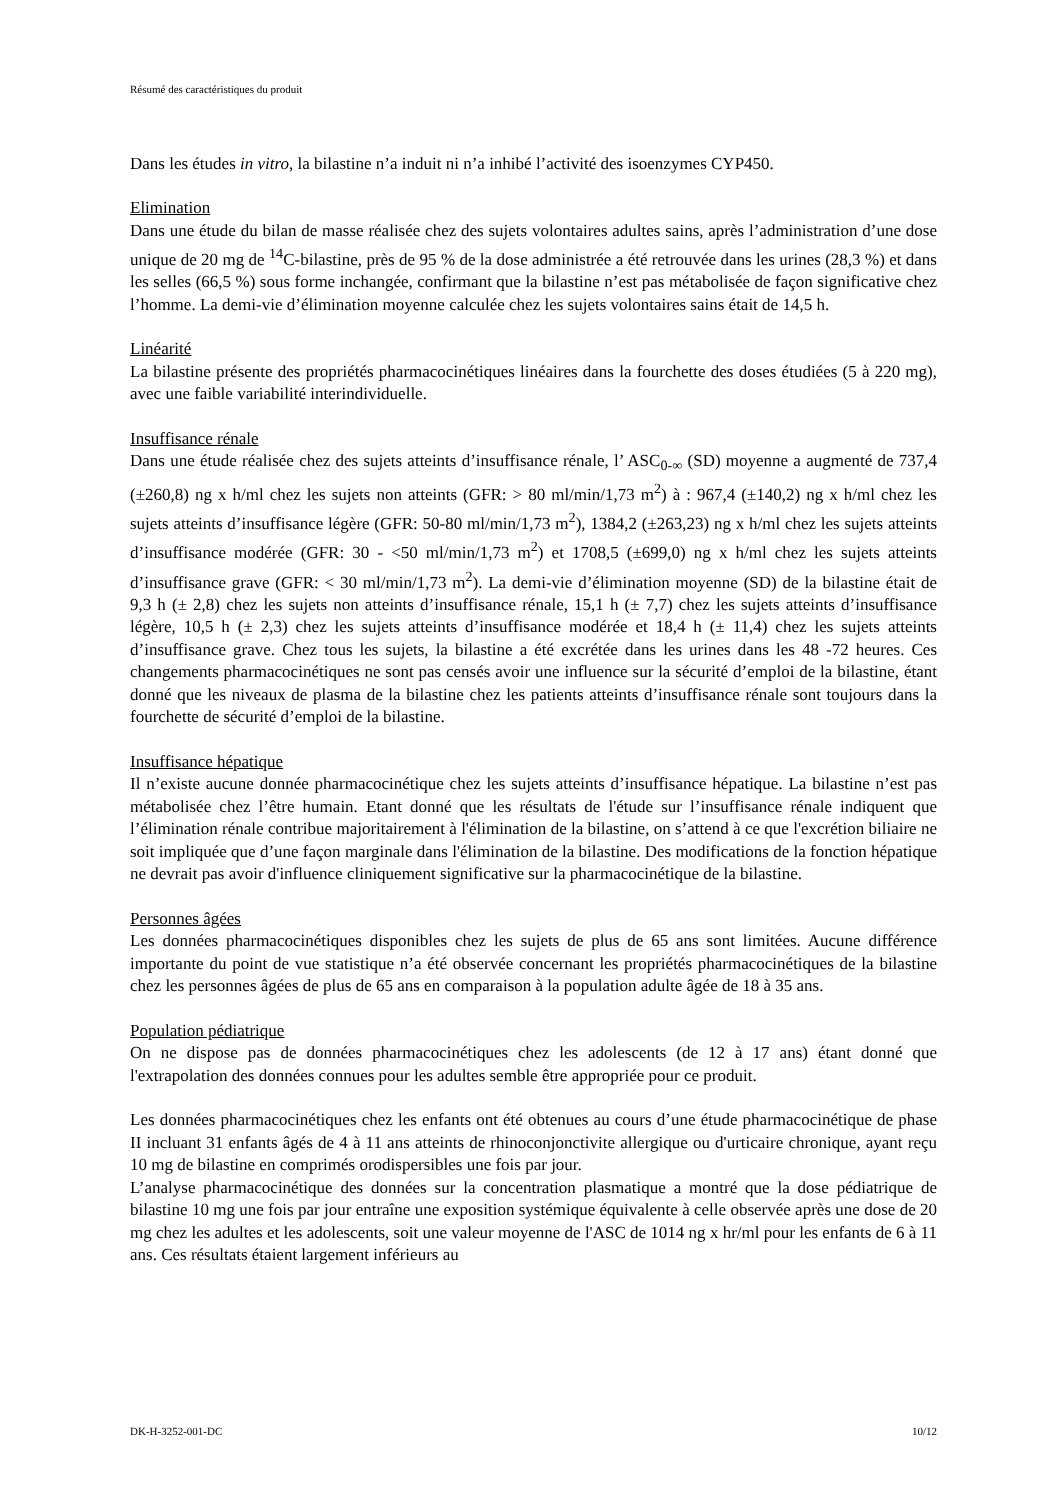Résumé des caractéristiques du produit
Dans les études in vitro, la bilastine n’a induit ni n’a inhibé l’activité des isoenzymes CYP450.
Elimination
Dans une étude du bilan de masse réalisée chez des sujets volontaires adultes sains, après l’administration d’une dose unique de 20 mg de <sup>14</sup>C-bilastine, près de 95 % de la dose administrée a été retrouvée dans les urines (28,3 %) et dans les selles (66,5 %) sous forme inchangée, confirmant que la bilastine n’est pas métabolisée de façon significative chez l’homme. La demi-vie d’élimination moyenne calculée chez les sujets volontaires sains était de 14,5 h.
Linéarité
La bilastine présente des propriétés pharmacocinétiques linéaires dans la fourchette des doses étudiées (5 à 220 mg), avec une faible variabilité interindividuelle.
Insuffisance rénale
Dans une étude réalisée chez des sujets atteints d’insuffisance rénale, l’ ASC<sub>0-∞</sub> (SD) moyenne a augmenté de 737,4 (±260,8) ng x h/ml chez les sujets non atteints (GFR: > 80 ml/min/1,73 m<sup>2</sup>) à : 967,4 (±140,2) ng x h/ml chez les sujets atteints d’insuffisance légère (GFR: 50-80 ml/min/1,73 m<sup>2</sup>), 1384,2 (±263,23) ng x h/ml chez les sujets atteints d’insuffisance modérée (GFR: 30 - <50 ml/min/1,73 m<sup>2</sup>) et 1708,5 (±699,0) ng x h/ml chez les sujets atteints d’insuffisance grave (GFR: < 30 ml/min/1,73 m<sup>2</sup>). La demi-vie d’élimination moyenne (SD) de la bilastine était de 9,3 h (± 2,8) chez les sujets non atteints d’insuffisance rénale, 15,1 h (± 7,7) chez les sujets atteints d’insuffisance légère, 10,5 h (± 2,3) chez les sujets atteints d’insuffisance modérée et 18,4 h (± 11,4) chez les sujets atteints d’insuffisance grave. Chez tous les sujets, la bilastine a été excrétée dans les urines dans les 48 -72 heures. Ces changements pharmacocinétiques ne sont pas censés avoir une influence sur la sécurité d’emploi de la bilastine, étant donné que les niveaux de plasma de la bilastine chez les patients atteints d’insuffisance rénale sont toujours dans la fourchette de sécurité d’emploi de la bilastine.
Insuffisance hépatique
Il n’existe aucune donnée pharmacocinétique chez les sujets atteints d’insuffisance hépatique. La bilastine n’est pas métabolisée chez l’être humain. Etant donné que les résultats de l'étude sur l’insuffisance rénale indiquent que l’élimination rénale contribue majoritairement à l'élimination de la bilastine, on s’attend à ce que l'excrétion biliaire ne soit impliquée que d’une façon marginale dans l'élimination de la bilastine. Des modifications de la fonction hépatique ne devrait pas avoir d'influence cliniquement significative sur la pharmacocinétique de la bilastine.
Personnes âgées
Les données pharmacocinétiques disponibles chez les sujets de plus de 65 ans sont limitées. Aucune différence importante du point de vue statistique n’a été observée concernant les propriétés pharmacocinétiques de la bilastine chez les personnes âgées de plus de 65 ans en comparaison à la population adulte âgée de 18 à 35 ans.
Population pédiatrique
On ne dispose pas de données pharmacocinétiques chez les adolescents (de 12 à 17 ans) étant donné que l'extrapolation des données connues pour les adultes semble être appropriée pour ce produit.
Les données pharmacocinétiques chez les enfants ont été obtenues au cours d’une étude pharmacocinétique de phase II incluant 31 enfants âgés de 4 à 11 ans atteints de rhinoconjonctivite allergique ou d'urticaire chronique, ayant reçu 10 mg de bilastine en comprimés orodispersibles une fois par jour.
L’analyse pharmacocinétique des données sur la concentration plasmatique a montré que la dose pédiatrique de bilastine 10 mg une fois par jour entraîne une exposition systémique équivalente à celle observée après une dose de 20 mg chez les adultes et les adolescents, soit une valeur moyenne de l'ASC de 1014 ng x hr/ml pour les enfants de 6 à 11 ans. Ces résultats étaient largement inférieurs au
DK-H-3252-001-DC 10/12